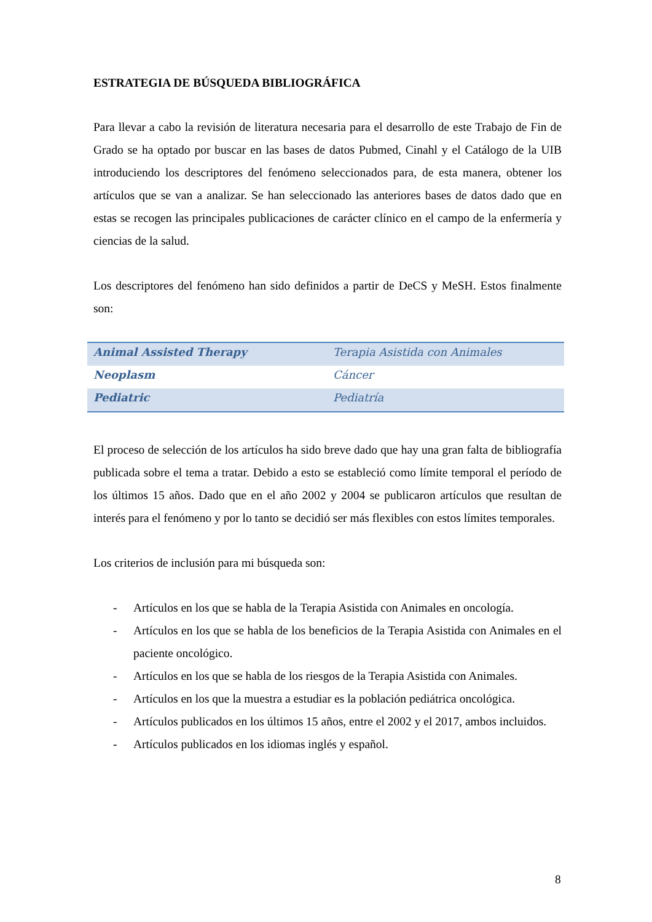ESTRATEGIA DE BÚSQUEDA BIBLIOGRÁFICA
Para llevar a cabo la revisión de literatura necesaria para el desarrollo de este Trabajo de Fin de Grado se ha optado por buscar en las bases de datos Pubmed, Cinahl y el Catálogo de la UIB introduciendo los descriptores del fenómeno seleccionados para, de esta manera, obtener los artículos que se van a analizar. Se han seleccionado las anteriores bases de datos dado que en estas se recogen las principales publicaciones de carácter clínico en el campo de la enfermería y ciencias de la salud.
Los descriptores del fenómeno han sido definidos a partir de DeCS y MeSH. Estos finalmente son:
| Animal Assisted Therapy | Terapia Asistida con Animales |
| Neoplasm | Cáncer |
| Pediatric | Pediatría |
El proceso de selección de los artículos ha sido breve dado que hay una gran falta de bibliografía publicada sobre el tema a tratar. Debido a esto se estableció como límite temporal el período de los últimos 15 años. Dado que en el año 2002 y 2004 se publicaron artículos que resultan de interés para el fenómeno y por lo tanto se decidió ser más flexibles con estos límites temporales.
Los criterios de inclusión para mi búsqueda son:
- Artículos en los que se habla de la Terapia Asistida con Animales en oncología.
- Artículos en los que se habla de los beneficios de la Terapia Asistida con Animales en el paciente oncológico.
- Artículos en los que se habla de los riesgos de la Terapia Asistida con Animales.
- Artículos en los que la muestra a estudiar es la población pediátrica oncológica.
- Artículos publicados en los últimos 15 años, entre el 2002 y el 2017, ambos incluidos.
- Artículos publicados en los idiomas inglés y español.
8